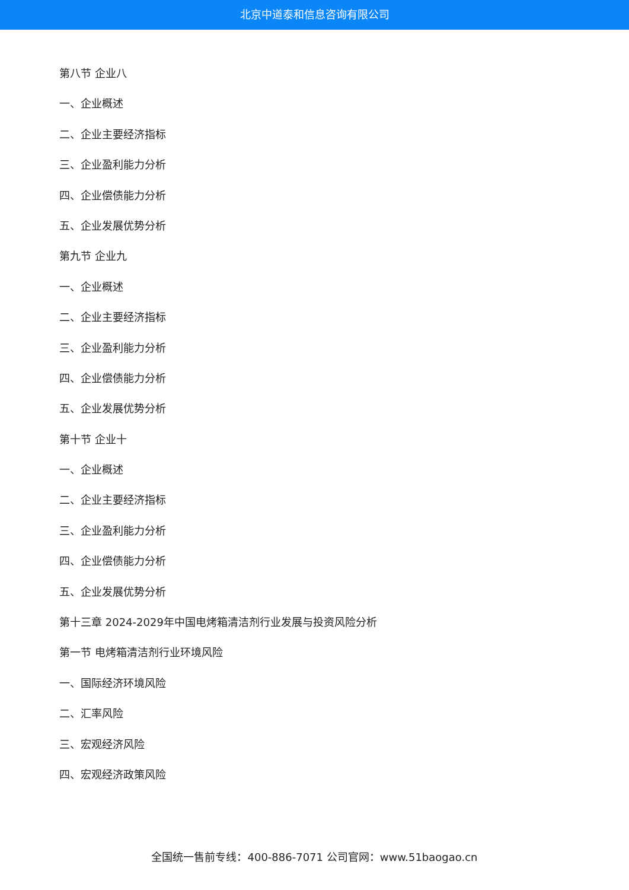北京中道泰和信息咨询有限公司
第八节 企业八
一、企业概述
二、企业主要经济指标
三、企业盈利能力分析
四、企业偿债能力分析
五、企业发展优势分析
第九节 企业九
一、企业概述
二、企业主要经济指标
三、企业盈利能力分析
四、企业偿债能力分析
五、企业发展优势分析
第十节 企业十
一、企业概述
二、企业主要经济指标
三、企业盈利能力分析
四、企业偿债能力分析
五、企业发展优势分析
第十三章 2024-2029年中国电烤箱清洁剂行业发展与投资风险分析
第一节 电烤箱清洁剂行业环境风险
一、国际经济环境风险
二、汇率风险
三、宏观经济风险
四、宏观经济政策风险
全国统一售前专线：400-886-7071 公司官网：www.51baogao.cn